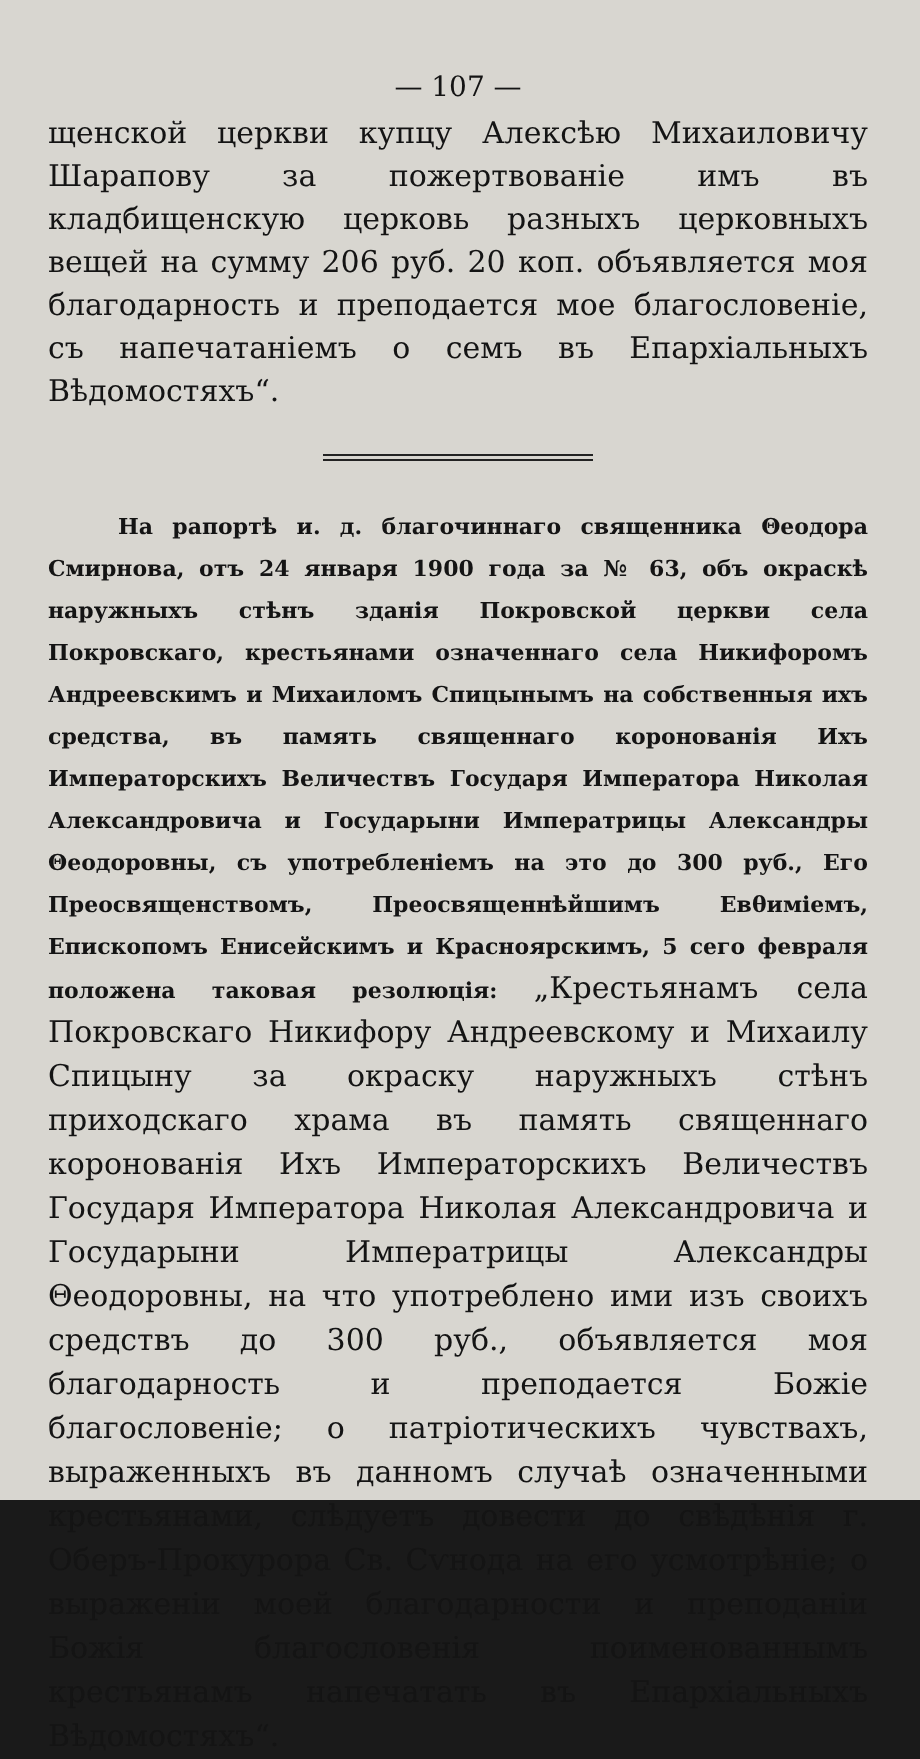— 107 —
щенской церкви купцу Алексѣю Михаиловичу Шарапову за пожертвованіе имъ въ кладбищенскую церковь разныхъ церковныхъ вещей на сумму 206 руб. 20 коп. объявляется моя благодарность и преподается мое благословеніе, съ напечатаніемъ о семъ въ Епархіальныхъ Вѣдомостяхъ“.
На рапортѣ и. д. благочиннаго священника Θеодора Смирнова, отъ 24 января 1900 года за № 63, объ окраскѣ наружныхъ стѣнъ зданія Покровской церкви села Покровскаго, крестьянами означеннаго села Никифоромъ Андреевскимъ и Михаиломъ Спицынымъ на собственныя ихъ средства, въ память священнаго коронованія Ихъ Императорскихъ Величествъ Государя Императора Николая Александровича и Государыни Императрицы Александры Θеодоровны, съ употребленіемъ на это до 300 руб., Его Преосвященствомъ, Преосвященнѣйшимъ Евθиміемъ, Епископомъ Енисейскимъ и Красноярскимъ, 5 сего февраля положена таковая резолюція: „Крестьянамъ села Покровскаго Никифору Андреевскому и Михаилу Спицыну за окраску наружныхъ стѣнъ приходскаго храма въ память священнаго коронованія Ихъ Императорскихъ Величествъ Государя Императора Николая Александровича и Государыни Императрицы Александры Θеодоровны, на что употреблено ими изъ своихъ средствъ до 300 руб., объявляется моя благодарность и преподается Божіе благословеніе; о патріотическихъ чувствахъ, выраженныхъ въ данномъ случаѣ означенными крестьянами, слѣдуетъ довести до свѣдѣнія г. Оберъ-Прокурора Св. Сѵнода на его усмотрѣніе; о выраженіи моей благодарности и преподаніи Божія благословенія поименованнымъ крестьянамъ напечатать въ Епархіальныхъ Вѣдомостяхъ“.